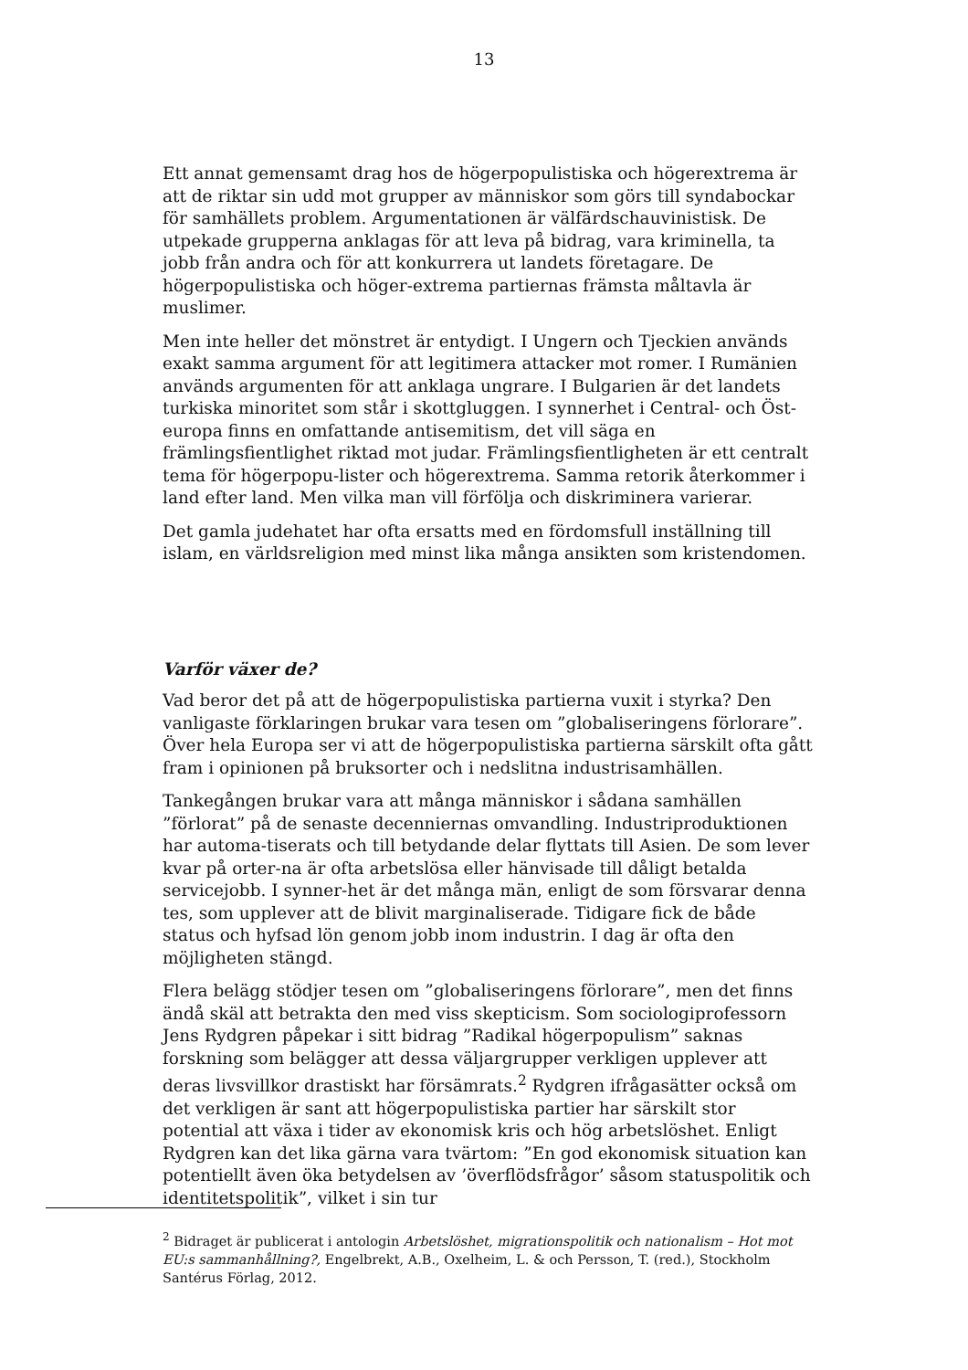13
Ett annat gemensamt drag hos de högerpopulistiska och högerextrema är att de riktar sin udd mot grupper av människor som görs till syndabockar för samhällets problem. Argumentationen är välfärdschauvinistisk. De utpekade grupperna anklagas för att leva på bidrag, vara kriminella, ta jobb från andra och för att konkurrera ut landets företagare. De högerpopulistiska och höger-extrema partiernas främsta måltavla är muslimer.
Men inte heller det mönstret är entydigt. I Ungern och Tjeckien används exakt samma argument för att legitimera attacker mot romer. I Rumänien används argumenten för att anklaga ungrare. I Bulgarien är det landets turkiska minoritet som står i skottgluggen. I synnerhet i Central- och Öst-europa finns en omfattande antisemitism, det vill säga en främlingsfientlighet riktad mot judar. Främlingsfientligheten är ett centralt tema för högerpopu-lister och högerextrema. Samma retorik återkommer i land efter land. Men vilka man vill förfölja och diskriminera varierar.
Det gamla judehatet har ofta ersatts med en fördomsfull inställning till islam, en världsreligion med minst lika många ansikten som kristendomen.
Varför växer de?
Vad beror det på att de högerpopulistiska partierna vuxit i styrka? Den vanligaste förklaringen brukar vara tesen om ”globaliseringens förlorare”. Över hela Europa ser vi att de högerpopulistiska partierna särskilt ofta gått fram i opinionen på bruksorter och i nedslitna industrisamhällen.
Tankegången brukar vara att många människor i sådana samhällen ”förlorat” på de senaste decenniernas omvandling. Industriproduktionen har automa-tiserats och till betydande delar flyttats till Asien. De som lever kvar på orter-na är ofta arbetslösa eller hänvisade till dåligt betalda servicejobb. I synner-het är det många män, enligt de som försvarar denna tes, som upplever att de blivit marginaliserade. Tidigare fick de både status och hyfsad lön genom jobb inom industrin. I dag är ofta den möjligheten stängd.
Flera belägg stödjer tesen om ”globaliseringens förlorare”, men det finns ändå skäl att betrakta den med viss skepticism. Som sociologiprofessorn Jens Rydgren påpekar i sitt bidrag ”Radikal högerpopulism” saknas forskning som belägger att dessa väljargrupper verkligen upplever att deras livsvillkor drastiskt har försämrats.<sup>2</sup> Rydgren ifrågasätter också om det verkligen är sant att högerpopulistiska partier har särskilt stor potential att växa i tider av ekonomisk kris och hög arbetslöshet. Enligt Rydgren kan det lika gärna vara tvärtom: ”En god ekonomisk situation kan potentiellt även öka betydelsen av ’överflödsfrågor’ såsom statuspolitik och identitetspolitik”, vilket i sin tur
<sup>2</sup> Bidraget är publicerat i antologin Arbetslöshet, migrationspolitik och nationalism – Hot mot EU:s sammanhållning?, Engelbrekt, A.B., Oxelheim, L. & och Persson, T. (red.), Stockholm Santérus Förlag, 2012.